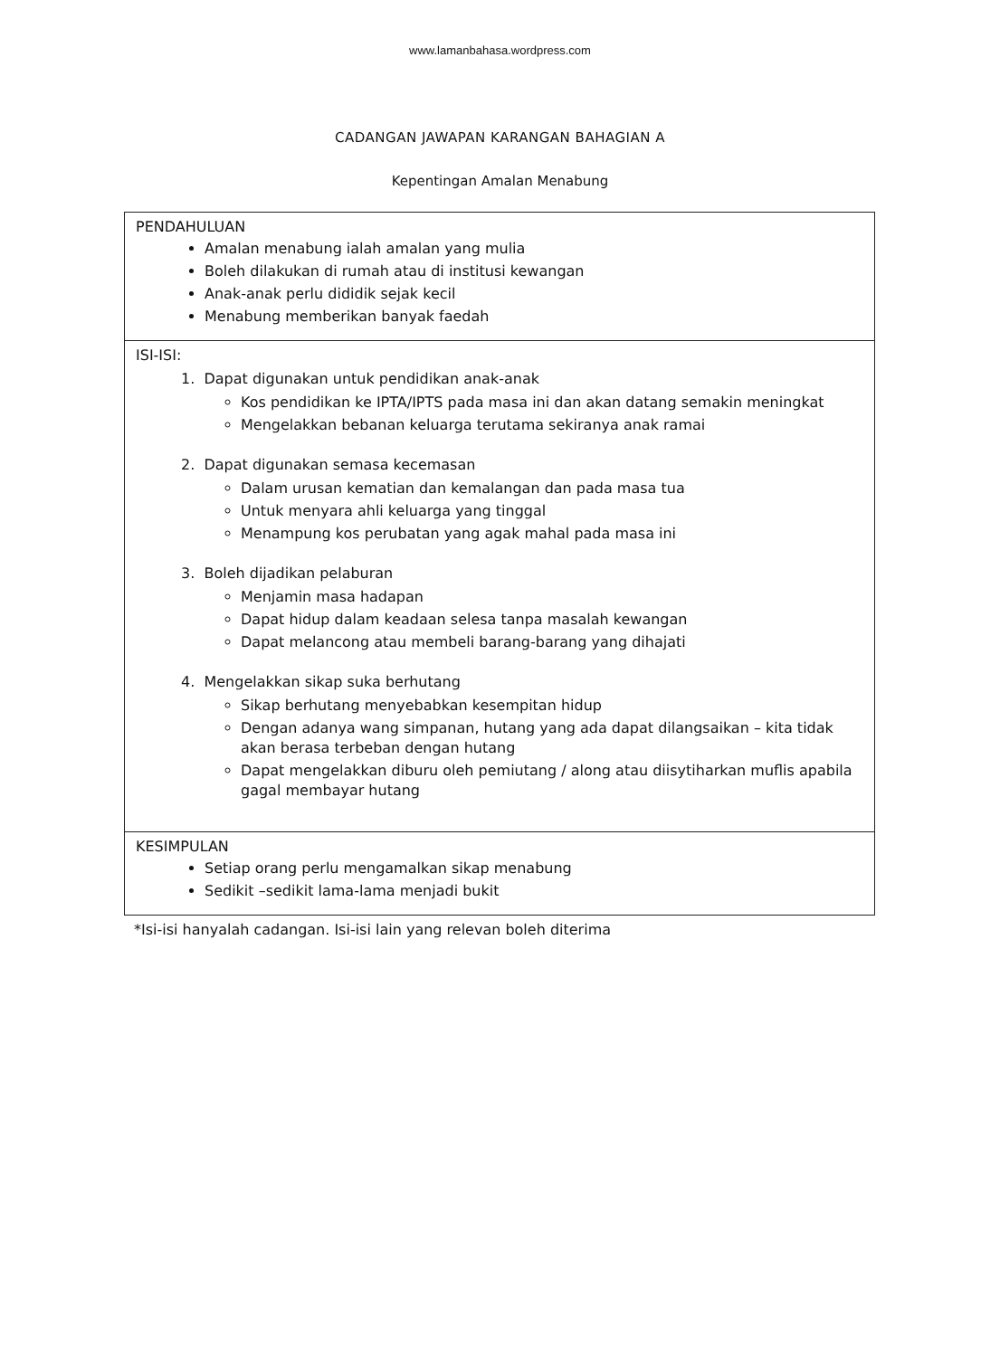www.lamanbahasa.wordpress.com
CADANGAN JAWAPAN KARANGAN BAHAGIAN A
Kepentingan Amalan Menabung
| PENDAHULUAN Amalan menabung ialah amalan yang mulia Boleh dilakukan di rumah atau di institusi kewangan Anak-anak perlu dididik sejak kecil Menabung memberikan banyak faedah |
| ISI-ISI: 1. Dapat digunakan untuk pendidikan anak-anak Kos pendidikan ke IPTA/IPTS pada masa ini dan akan datang semakin meningkat Mengelakkan bebanan keluarga terutama sekiranya anak ramai 2. Dapat digunakan semasa kecemasan Dalam urusan kematian dan kemalangan dan pada masa tua Untuk menyara ahli keluarga yang tinggal Menampung kos perubatan yang agak mahal pada masa ini 3. Boleh dijadikan pelaburan Menjamin masa hadapan Dapat hidup dalam keadaan selesa tanpa masalah kewangan Dapat melancong atau membeli barang-barang yang dihajati 4. Mengelakkan sikap suka berhutang Sikap berhutang menyebabkan kesempitan hidup Dengan adanya wang simpanan, hutang yang ada dapat dilangsaikan – kita tidak akan berasa terbeban dengan hutang Dapat mengelakkan diburu oleh pemiutang / along atau diisytiharkan muflis apabila gagal membayar hutang |
| KESIMPULAN Setiap orang perlu mengamalkan sikap menabung Sedikit –sedikit lama-lama menjadi bukit |
*Isi-isi hanyalah cadangan. Isi-isi lain yang relevan boleh diterima